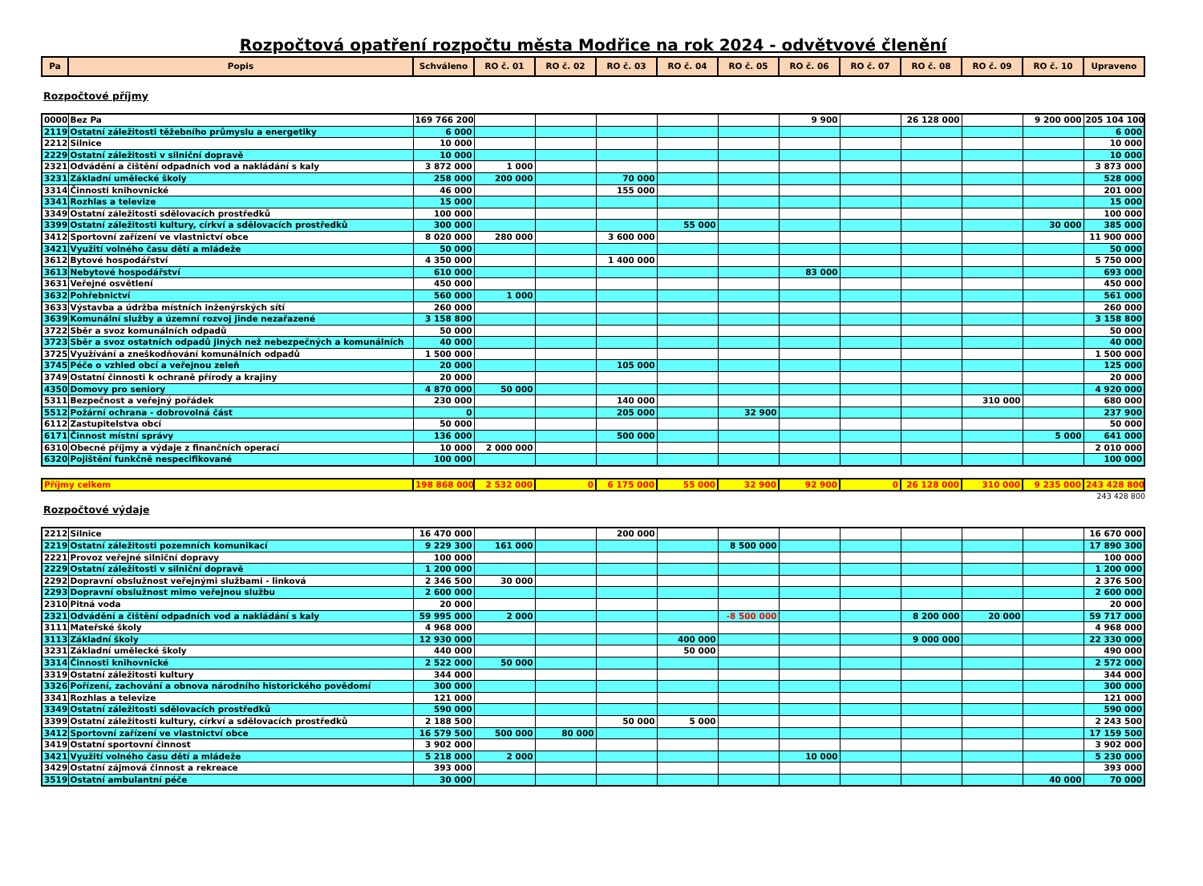Rozpočtová opatření rozpočtu města Modřice na rok 2024 - odvětvové členění
| Pa | Popis | Schváleno | RO č. 01 | RO č. 02 | RO č. 03 | RO č. 04 | RO č. 05 | RO č. 06 | RO č. 07 | RO č. 08 | RO č. 09 | RO č. 10 | Upraveno |
| --- | --- | --- | --- | --- | --- | --- | --- | --- | --- | --- | --- | --- | --- |
Rozpočtové příjmy
| 0000 | Bez Pa | 169 766 200 | | | | | | 9 900 | | 26 128 000 | | 9 200 000 | 205 104 100 |
| 2119 | Ostatní záležitosti těžebního průmyslu a energetiky | 6 000 | | | | | | | | | | | 6 000 |
| 2212 | Silnice | 10 000 | | | | | | | | | | | 10 000 |
| 2229 | Ostatní záležitosti v silniční dopravě | 10 000 | | | | | | | | | | | 10 000 |
| 2321 | Odvádění a čištění odpadních vod a nakládání s kaly | 3 872 000 | 1 000 | | | | | | | | | | 3 873 000 |
| 3231 | Základní umělecké školy | 258 000 | 200 000 | | 70 000 | | | | | | | | 528 000 |
| 3314 | Činnosti knihovnické | 46 000 | | | 155 000 | | | | | | | | 201 000 |
| 3341 | Rozhlas a televize | 15 000 | | | | | | | | | | | 15 000 |
| 3349 | Ostatní záležitosti sdělovacích prostředků | 100 000 | | | | | | | | | | | 100 000 |
| 3399 | Ostatní záležitosti kultury, církví a sdělovacích prostředků | 300 000 | | | | 55 000 | | | | | | 30 000 | 385 000 |
| 3412 | Sportovní zařízení ve vlastnictví obce | 8 020 000 | 280 000 | | 3 600 000 | | | | | | | | 11 900 000 |
| 3421 | Využití volného času dětí a mládeže | 50 000 | | | | | | | | | | | 50 000 |
| 3612 | Bytové hospodářství | 4 350 000 | | | 1 400 000 | | | | | | | | 5 750 000 |
| 3613 | Nebytové hospodářství | 610 000 | | | | | | 83 000 | | | | | 693 000 |
| 3631 | Veřejné osvětlení | 450 000 | | | | | | | | | | | 450 000 |
| 3632 | Pohřebnictví | 560 000 | 1 000 | | | | | | | | | | 561 000 |
| 3633 | Výstavba a údržba místních inženýrských sítí | 260 000 | | | | | | | | | | | 260 000 |
| 3639 | Komunální služby a územní rozvoj jinde nezařazené | 3 158 800 | | | | | | | | | | | 3 158 800 |
| 3722 | Sběr a svoz komunálních odpadů | 50 000 | | | | | | | | | | | 50 000 |
| 3723 | Sběr a svoz ostatních odpadů jiných než nebezpečných a komunálních | 40 000 | | | | | | | | | | | 40 000 |
| 3725 | Využívání a zneškodňování komunálních odpadů | 1 500 000 | | | | | | | | | | | 1 500 000 |
| 3745 | Péče o vzhled obcí a veřejnou zeleň | 20 000 | | | 105 000 | | | | | | | | 125 000 |
| 3749 | Ostatní činnosti k ochraně přírody a krajiny | 20 000 | | | | | | | | | | | 20 000 |
| 4350 | Domovy pro seniory | 4 870 000 | 50 000 | | | | | | | | | | 4 920 000 |
| 5311 | Bezpečnost a veřejný pořádek | 230 000 | | | 140 000 | | | | | | 310 000 | | 680 000 |
| 5512 | Požární ochrana - dobrovolná část | 0 | | | 205 000 | | 32 900 | | | | | | 237 900 |
| 6112 | Zastupitelstva obcí | 50 000 | | | | | | | | | | | 50 000 |
| 6171 | Činnost místní správy | 136 000 | | | 500 000 | | | | | | | 5 000 | 641 000 |
| 6310 | Obecné příjmy a výdaje z finančních operací | 10 000 | 2 000 000 | | | | | | | | | | 2 010 000 |
| 6320 | Pojištění funkčně nespecifikované | 100 000 | | | | | | | | | | | 100 000 |
| Příjmy celkem | 198 868 000 | 2 532 000 | 0 | 6 175 000 | 55 000 | 32 900 | 92 900 | 0 | 26 128 000 | 310 000 | 9 235 000 | 243 428 800 |
243 428 800
Rozpočtové výdaje
| 2212 | Silnice | 16 470 000 | | | 200 000 | | | | | | | | 16 670 000 |
| 2219 | Ostatní záležitosti pozemních komunikací | 9 229 300 | 161 000 | | | | 8 500 000 | | | | | | 17 890 300 |
| 2221 | Provoz veřejné silniční dopravy | 100 000 | | | | | | | | | | | 100 000 |
| 2229 | Ostatní záležitosti v silniční dopravě | 1 200 000 | | | | | | | | | | | 1 200 000 |
| 2292 | Dopravní obslužnost veřejnými službami - linková | 2 346 500 | 30 000 | | | | | | | | | | 2 376 500 |
| 2293 | Dopravní obslužnost mimo veřejnou službu | 2 600 000 | | | | | | | | | | | 2 600 000 |
| 2310 | Pitná voda | 20 000 | | | | | | | | | | | 20 000 |
| 2321 | Odvádění a čištění odpadních vod a nakládání s kaly | 59 995 000 | 2 000 | | | | -8 500 000 | | | 8 200 000 | 20 000 | | 59 717 000 |
| 3111 | Mateřské školy | 4 968 000 | | | | | | | | | | | 4 968 000 |
| 3113 | Základní školy | 12 930 000 | | | | 400 000 | | | | 9 000 000 | | | 22 330 000 |
| 3231 | Základní umělecké školy | 440 000 | | | | 50 000 | | | | | | | 490 000 |
| 3314 | Činnosti knihovnické | 2 522 000 | 50 000 | | | | | | | | | | 2 572 000 |
| 3319 | Ostatní záležitosti kultury | 344 000 | | | | | | | | | | | 344 000 |
| 3326 | Pořízení, zachování a obnova národního historického povědomí | 300 000 | | | | | | | | | | | 300 000 |
| 3341 | Rozhlas a televize | 121 000 | | | | | | | | | | | 121 000 |
| 3349 | Ostatní záležitosti sdělovacích prostředků | 590 000 | | | | | | | | | | | 590 000 |
| 3399 | Ostatní záležitosti kultury, církví a sdělovacích prostředků | 2 188 500 | | | 50 000 | 5 000 | | | | | | | 2 243 500 |
| 3412 | Sportovní zařízení ve vlastnictví obce | 16 579 500 | 500 000 | 80 000 | | | | | | | | | 17 159 500 |
| 3419 | Ostatní sportovní činnost | 3 902 000 | | | | | | | | | | | 3 902 000 |
| 3421 | Využití volného času dětí a mládeže | 5 218 000 | 2 000 | | | | | 10 000 | | | | | 5 230 000 |
| 3429 | Ostatní zájmová činnost a rekreace | 393 000 | | | | | | | | | | | 393 000 |
| 3519 | Ostatní ambulantní péče | 30 000 | | | | | | | | | | 40 000 | 70 000 |